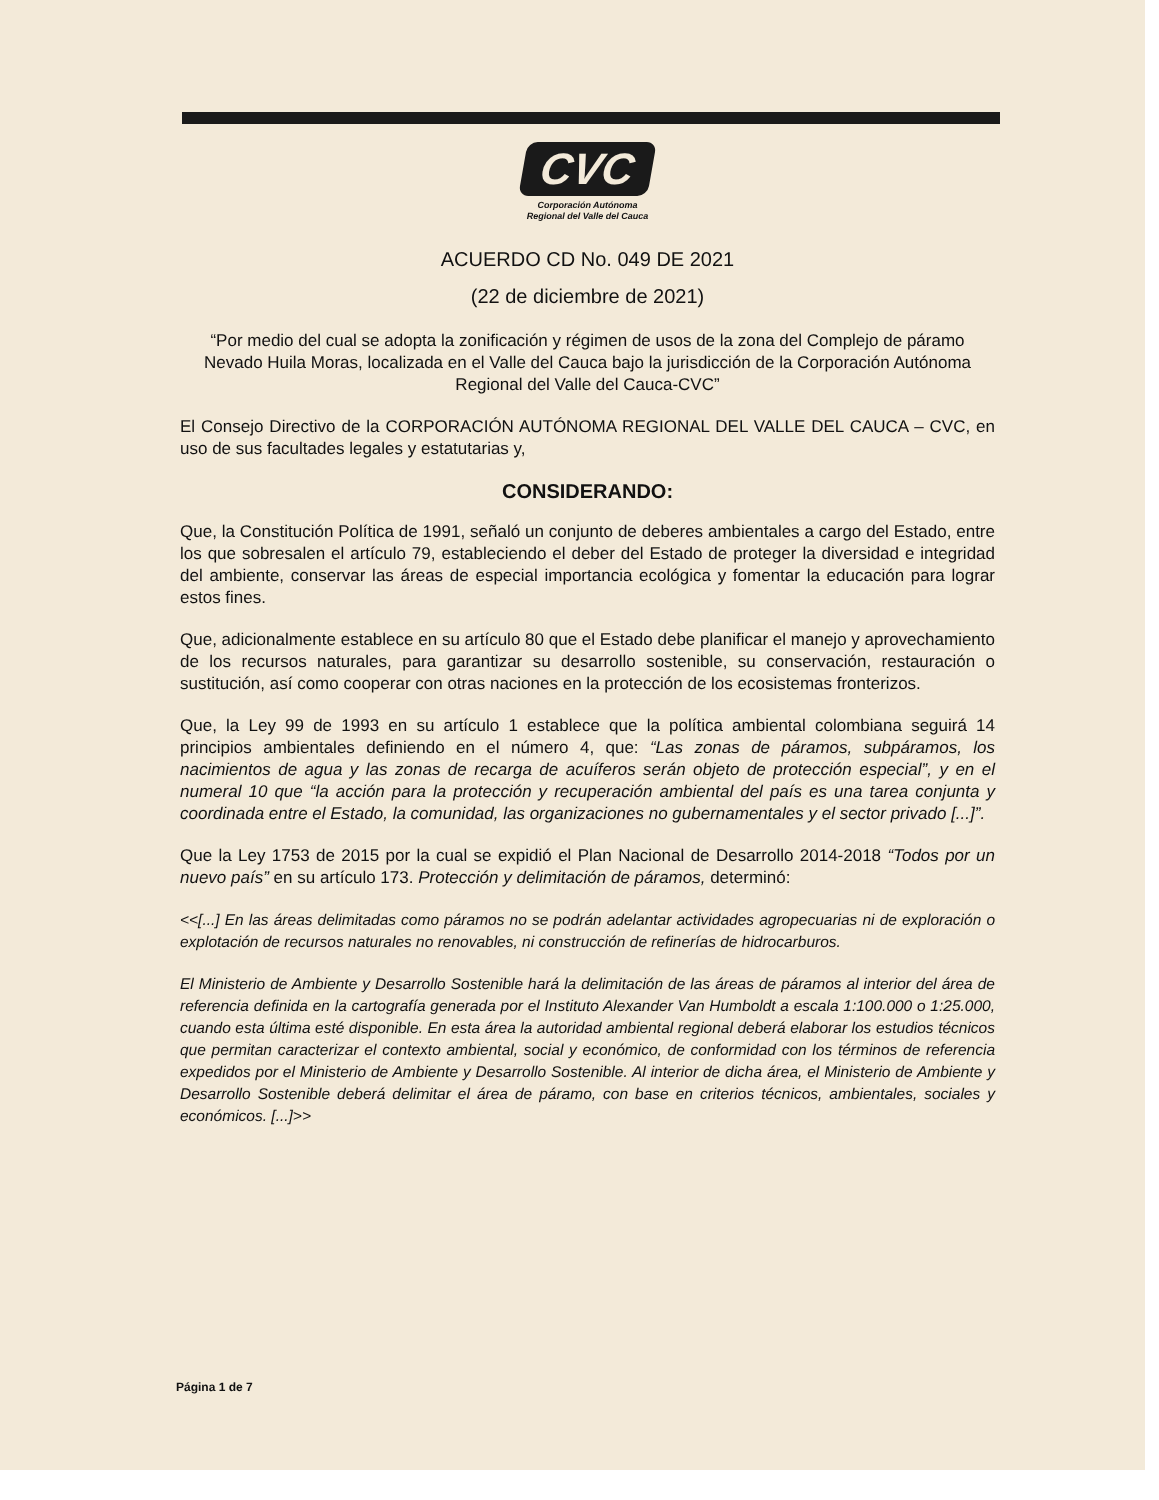CVC
Corporación Autónoma
Regional del Valle del Cauca
ACUERDO CD No. 049 DE 2021
(22 de diciembre de 2021)
“Por medio del cual se adopta la zonificación y régimen de usos de la zona del Complejo de páramo Nevado Huila Moras, localizada en el Valle del Cauca bajo la jurisdicción de la Corporación Autónoma Regional del Valle del Cauca-CVC”
El Consejo Directivo de la CORPORACIÓN AUTÓNOMA REGIONAL DEL VALLE DEL CAUCA – CVC, en uso de sus facultades legales y estatutarias y,
CONSIDERANDO:
Que, la Constitución Política de 1991, señaló un conjunto de deberes ambientales a cargo del Estado, entre los que sobresalen el artículo 79, estableciendo el deber del Estado de proteger la diversidad e integridad del ambiente, conservar las áreas de especial importancia ecológica y fomentar la educación para lograr estos fines.
Que, adicionalmente establece en su artículo 80 que el Estado debe planificar el manejo y aprovechamiento de los recursos naturales, para garantizar su desarrollo sostenible, su conservación, restauración o sustitución, así como cooperar con otras naciones en la protección de los ecosistemas fronterizos.
Que, la Ley 99 de 1993 en su artículo 1 establece que la política ambiental colombiana seguirá 14 principios ambientales definiendo en el número 4, que: “Las zonas de páramos, subpáramos, los nacimientos de agua y las zonas de recarga de acuíferos serán objeto de protección especial”, y en el numeral 10 que “la acción para la protección y recuperación ambiental del país es una tarea conjunta y coordinada entre el Estado, la comunidad, las organizaciones no gubernamentales y el sector privado [...]”.
Que la Ley 1753 de 2015 por la cual se expidió el Plan Nacional de Desarrollo 2014-2018 “Todos por un nuevo país” en su artículo 173. Protección y delimitación de páramos, determinó:
<<[...] En las áreas delimitadas como páramos no se podrán adelantar actividades agropecuarias ni de exploración o explotación de recursos naturales no renovables, ni construcción de refinerías de hidrocarburos.
El Ministerio de Ambiente y Desarrollo Sostenible hará la delimitación de las áreas de páramos al interior del área de referencia definida en la cartografía generada por el Instituto Alexander Van Humboldt a escala 1:100.000 o 1:25.000, cuando esta última esté disponible. En esta área la autoridad ambiental regional deberá elaborar los estudios técnicos que permitan caracterizar el contexto ambiental, social y económico, de conformidad con los términos de referencia expedidos por el Ministerio de Ambiente y Desarrollo Sostenible. Al interior de dicha área, el Ministerio de Ambiente y Desarrollo Sostenible deberá delimitar el área de páramo, con base en criterios técnicos, ambientales, sociales y económicos. [...]>>
Página 1 de 7